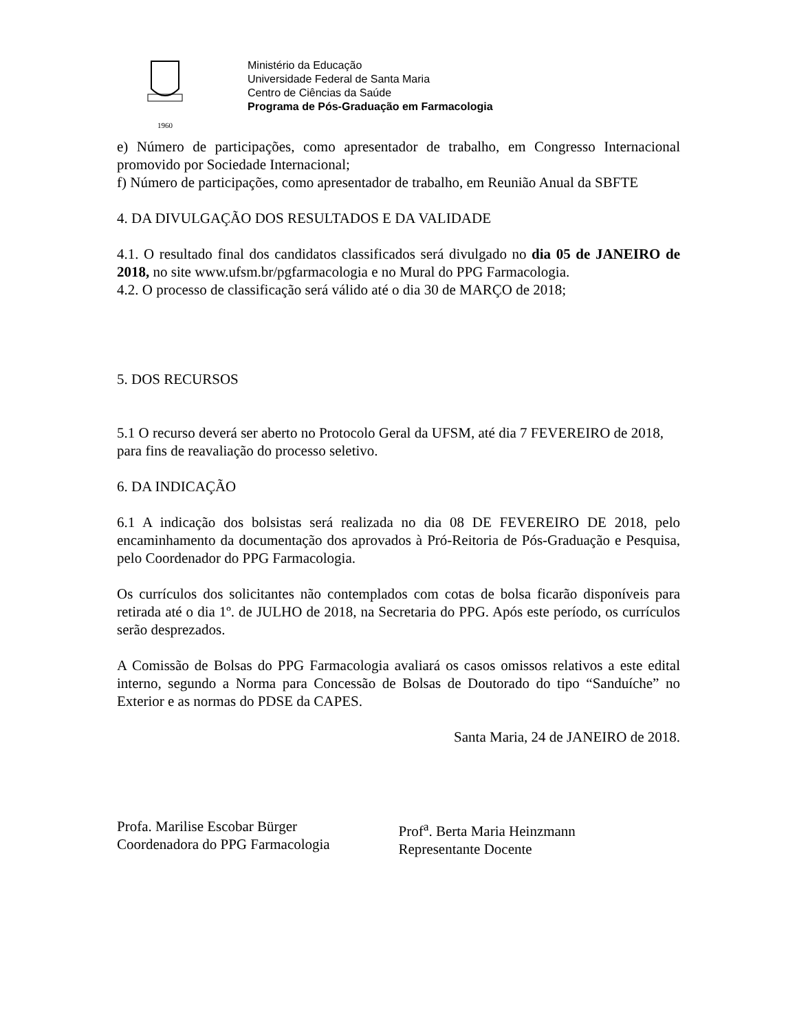1960
Ministério da Educação
Universidade Federal de Santa Maria
Centro de Ciências da Saúde
Programa de Pós-Graduação em Farmacologia
e) Número de participações, como apresentador de trabalho, em Congresso Internacional promovido por Sociedade Internacional;
f) Número de participações, como apresentador de trabalho, em Reunião Anual da SBFTE
4. DA DIVULGAÇÃO DOS RESULTADOS E DA VALIDADE
4.1. O resultado final dos candidatos classificados será divulgado no dia 05 de JANEIRO de 2018, no site www.ufsm.br/pgfarmacologia e no Mural do PPG Farmacologia.
4.2. O processo de classificação será válido até o dia 30 de MARÇO de 2018;
5. DOS RECURSOS
5.1 O recurso deverá ser aberto no Protocolo Geral da UFSM, até dia 7 FEVEREIRO de 2018, para fins de reavaliação do processo seletivo.
6. DA INDICAÇÃO
6.1 A indicação dos bolsistas será realizada no dia 08 DE FEVEREIRO DE 2018, pelo encaminhamento da documentação dos aprovados à Pró-Reitoria de Pós-Graduação e Pesquisa, pelo Coordenador do PPG Farmacologia.
Os currículos dos solicitantes não contemplados com cotas de bolsa ficarão disponíveis para retirada até o dia 1º. de JULHO de 2018, na Secretaria do PPG. Após este período, os currículos serão desprezados.
A Comissão de Bolsas do PPG Farmacologia avaliará os casos omissos relativos a este edital interno, segundo a Norma para Concessão de Bolsas de Doutorado do tipo “Sanduíche” no Exterior e as normas do PDSE da CAPES.
Santa Maria, 24 de JANEIRO de 2018.
Profa. Marilise Escobar Bürger
Coordenadora do PPG Farmacologia
Prof<sup>a</sup>. Berta Maria Heinzmann
Representante Docente